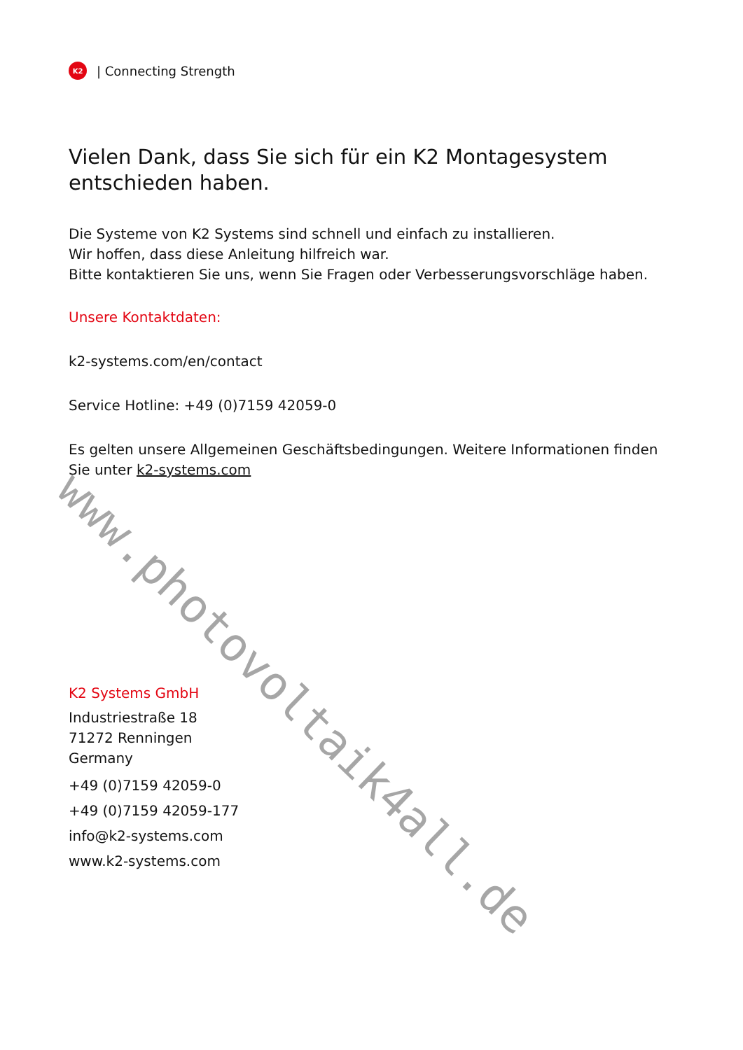K2
| Connecting Strength
Vielen Dank, dass Sie sich für ein K2 Montagesystem entschieden haben.
Die Systeme von K2 Systems sind schnell und einfach zu installieren.
Wir hoffen, dass diese Anleitung hilfreich war.
Bitte kontaktieren Sie uns, wenn Sie Fragen oder Verbesserungsvorschläge haben.
Unsere Kontaktdaten:
k2-systems.com/en/contact
Service Hotline: +49 (0)7159 42059-0
Es gelten unsere Allgemeinen Geschäftsbedingungen. Weitere Informationen finden Sie unter k2-systems.com
K2 Systems GmbH
Industriestraße 18
71272 Renningen
Germany
+49 (0)7159 42059-0
+49 (0)7159 42059-177
info@k2-systems.com
www.k2-systems.com
www.photovoltaik4all.de